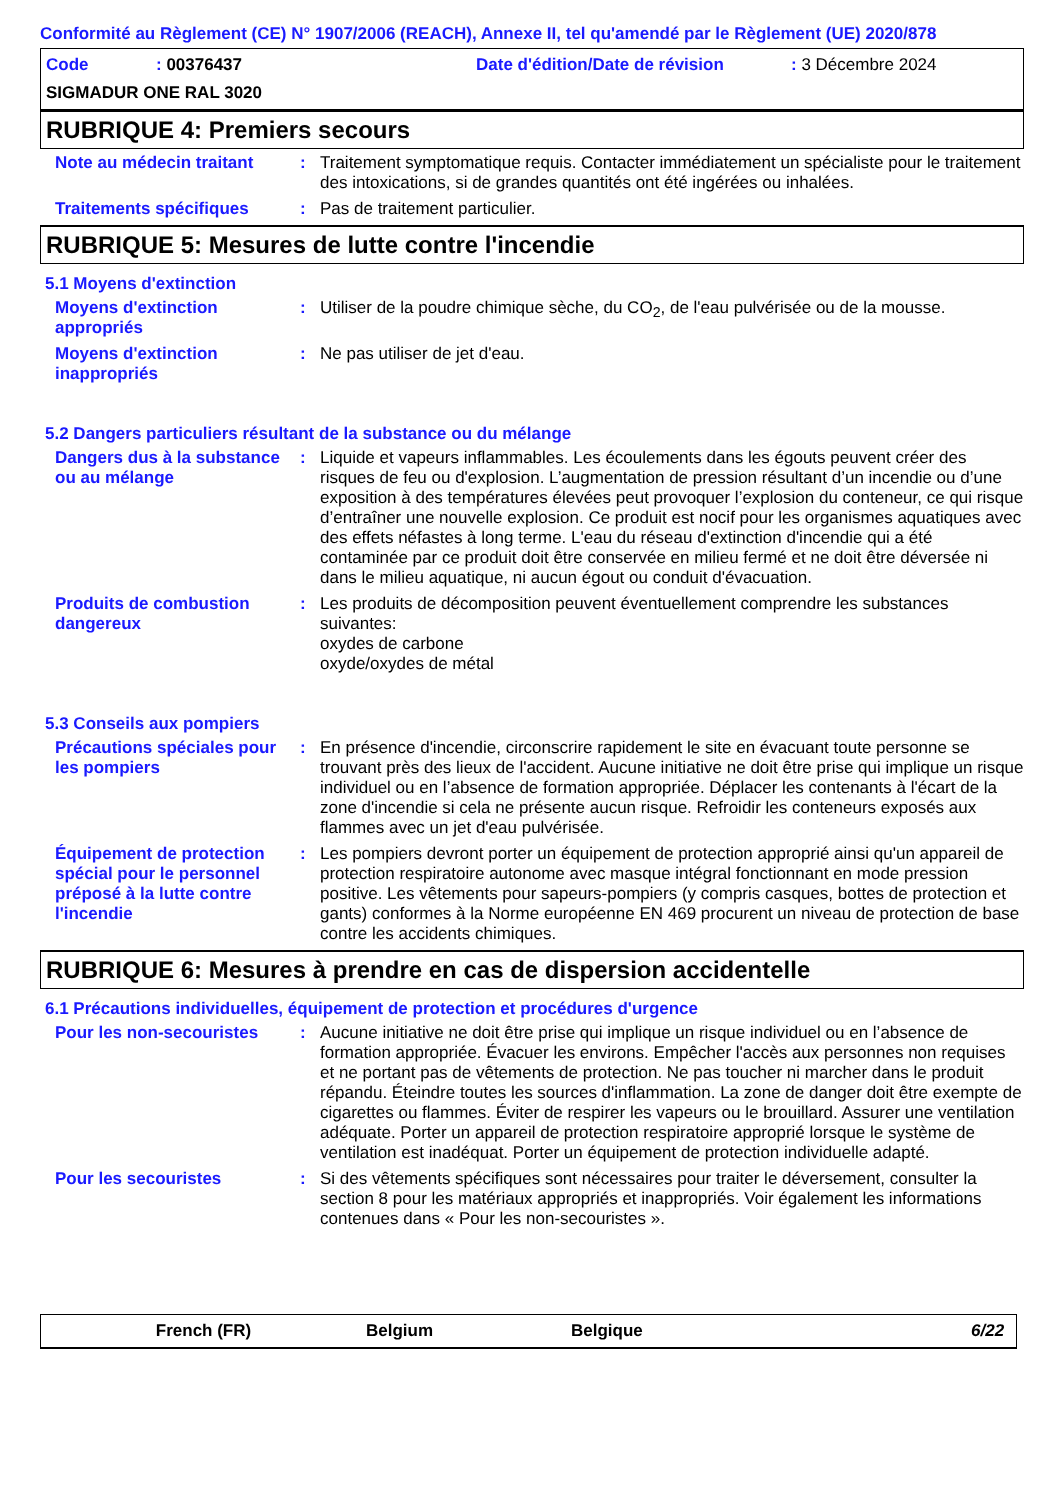Conformité au Règlement (CE) N° 1907/2006 (REACH), Annexe II, tel qu'amendé par le Règlement (UE) 2020/878
Code: 00376437 Date d'édition/Date de révision: 3 Décembre 2024
SIGMADUR ONE RAL 3020
RUBRIQUE 4: Premiers secours
Note au médecin traitant : Traitement symptomatique requis. Contacter immédiatement un spécialiste pour le traitement des intoxications, si de grandes quantités ont été ingérées ou inhalées.
Traitements spécifiques : Pas de traitement particulier.
RUBRIQUE 5: Mesures de lutte contre l'incendie
5.1 Moyens d'extinction
Moyens d'extinction appropriés
: Utiliser de la poudre chimique sèche, du CO<sub>2</sub>, de l'eau pulvérisée ou de la mousse.
Moyens d'extinction inappropriés
: Ne pas utiliser de jet d'eau.
5.2 Dangers particuliers résultant de la substance ou du mélange
Dangers dus à la substance ou au mélange
: Liquide et vapeurs inflammables. Les écoulements dans les égouts peuvent créer des risques de feu ou d'explosion. L’augmentation de pression résultant d’un incendie ou d’une exposition à des températures élevées peut provoquer l’explosion du conteneur, ce qui risque d’entraîner une nouvelle explosion. Ce produit est nocif pour les organismes aquatiques avec des effets néfastes à long terme. L'eau du réseau d'extinction d'incendie qui a été contaminée par ce produit doit être conservée en milieu fermé et ne doit être déversée ni dans le milieu aquatique, ni aucun égout ou conduit d'évacuation.
Produits de combustion dangereux
: Les produits de décomposition peuvent éventuellement comprendre les substances suivantes:
oxydes de carbone
oxyde/oxydes de métal
5.3 Conseils aux pompiers
Précautions spéciales pour les pompiers
: En présence d'incendie, circonscrire rapidement le site en évacuant toute personne se trouvant près des lieux de l'accident. Aucune initiative ne doit être prise qui implique un risque individuel ou en l’absence de formation appropriée. Déplacer les contenants à l'écart de la zone d'incendie si cela ne présente aucun risque. Refroidir les conteneurs exposés aux flammes avec un jet d'eau pulvérisée.
Équipement de protection spécial pour le personnel préposé à la lutte contre l'incendie
: Les pompiers devront porter un équipement de protection approprié ainsi qu'un appareil de protection respiratoire autonome avec masque intégral fonctionnant en mode pression positive. Les vêtements pour sapeurs-pompiers (y compris casques, bottes de protection et gants) conformes à la Norme européenne EN 469 procurent un niveau de protection de base contre les accidents chimiques.
RUBRIQUE 6: Mesures à prendre en cas de dispersion accidentelle
6.1 Précautions individuelles, équipement de protection et procédures d'urgence
Pour les non-secouristes : Aucune initiative ne doit être prise qui implique un risque individuel ou en l’absence de formation appropriée. Évacuer les environs. Empêcher l'accès aux personnes non requises et ne portant pas de vêtements de protection. Ne pas toucher ni marcher dans le produit répandu. Éteindre toutes les sources d'inflammation. La zone de danger doit être exempte de cigarettes ou flammes. Éviter de respirer les vapeurs ou le brouillard. Assurer une ventilation adéquate. Porter un appareil de protection respiratoire approprié lorsque le système de ventilation est inadéquat. Porter un équipement de protection individuelle adapté.
Pour les secouristes : Si des vêtements spécifiques sont nécessaires pour traiter le déversement, consulter la section 8 pour les matériaux appropriés et inappropriés. Voir également les informations contenues dans « Pour les non-secouristes ».
French (FR) Belgium Belgique 6/22